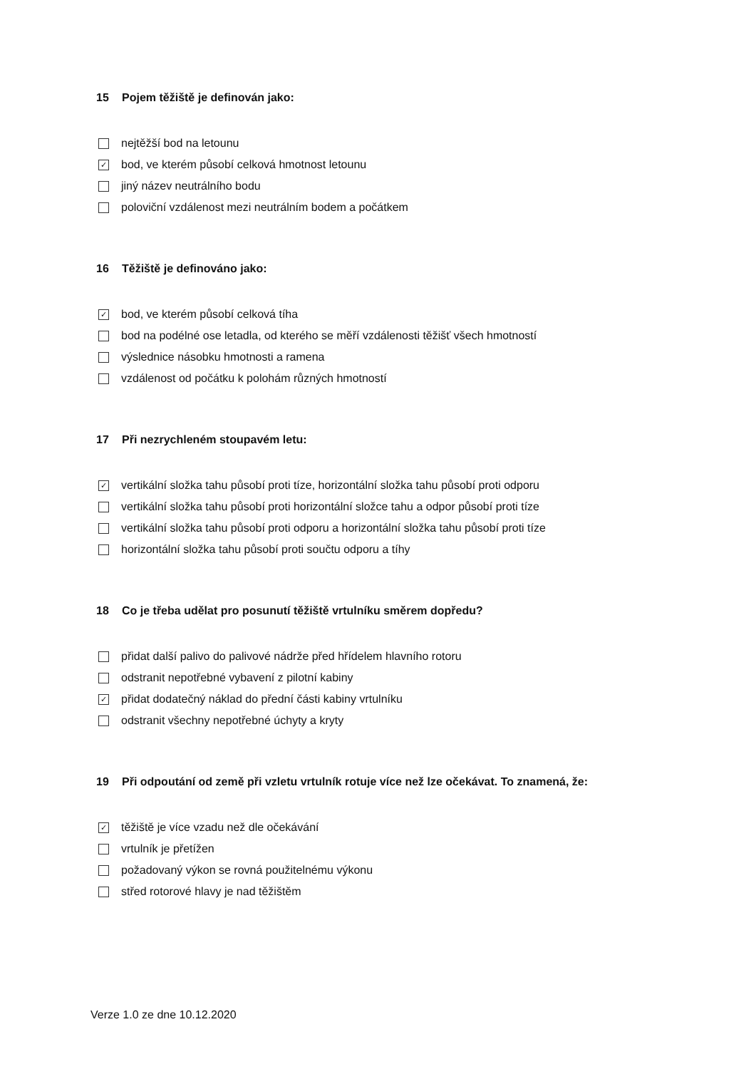15 Pojem těžiště je definován jako:
nejtěžší bod na letounu
✓ bod, ve kterém působí celková hmotnost letounu
jiný název neutrálního bodu
poloviční vzdálenost mezi neutrálním bodem a počátkem
16 Těžiště je definováno jako:
✓ bod, ve kterém působí celková tíha
bod na podélné ose letadla, od kterého se měří vzdálenosti těžišť všech hmotností
výslednice násobku hmotnosti a ramena
vzdálenost od počátku k polohám různých hmotností
17 Při nezrychleném stoupavém letu:
✓ vertikální složka tahu působí proti tíze, horizontální složka tahu působí proti odporu
vertikální složka tahu působí proti horizontální složce tahu a odpor působí proti tíze
vertikální složka tahu působí proti odporu a horizontální složka tahu působí proti tíze
horizontální složka tahu působí proti součtu odporu a tíhy
18 Co je třeba udělat pro posunutí těžiště vrtulníku směrem dopředu?
přidat další palivo do palivové nádrže před hřídelem hlavního rotoru
odstranit nepotřebné vybavení z pilotní kabiny
✓ přidat dodatečný náklad do přední části kabiny vrtulníku
odstranit všechny nepotřebné úchyty a kryty
19 Při odpoutání od země při vzletu vrtulník rotuje více než lze očekávat. To znamená, že:
✓ těžiště je více vzadu než dle očekávání
vrtulník je přetížen
požadovaný výkon se rovná použitelnému výkonu
střed rotorové hlavy je nad těžištěm
Verze 1.0 ze dne 10.12.2020